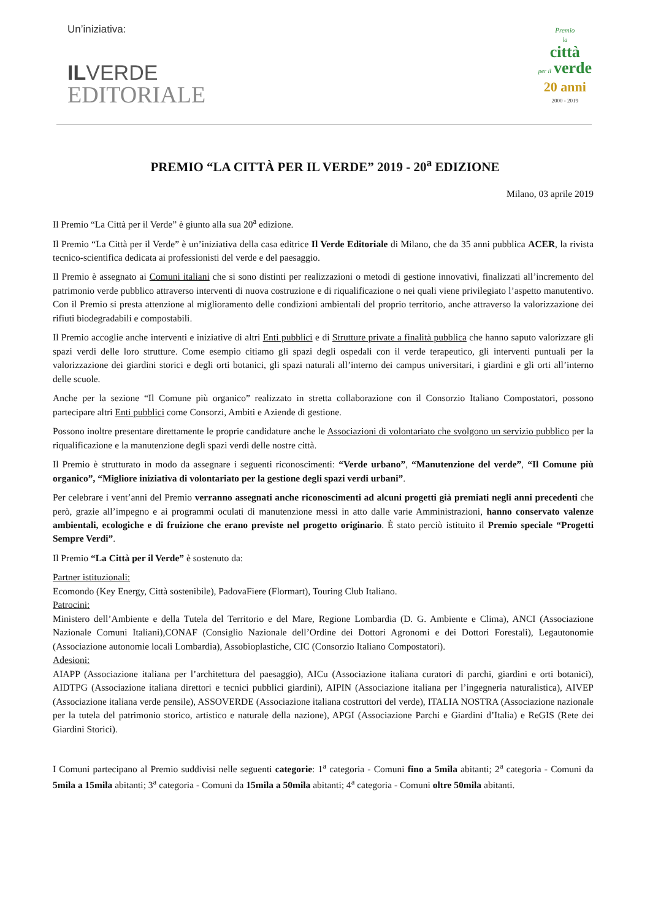Un’iniziativa:
IL VERDE
EDITORIALE
Premio
la
città
per il verde
20 anni
2000 - 2019
PREMIO “LA CITTÀ PER IL VERDE” 2019 - 20<sup>a</sup> EDIZIONE
Milano, 03 aprile 2019
Il Premio “La Città per il Verde” è giunto alla sua 20<sup>a</sup> edizione.
Il Premio “La Città per il Verde” è un’iniziativa della casa editrice Il Verde Editoriale di Milano, che da 35 anni pubblica ACER, la rivista tecnico-scientifica dedicata ai professionisti del verde e del paesaggio.
Il Premio è assegnato ai Comuni italiani che si sono distinti per realizzazioni o metodi di gestione innovativi, finalizzati all’incremento del patrimonio verde pubblico attraverso interventi di nuova costruzione e di riqualificazione o nei quali viene privilegiato l’aspetto manutentivo. Con il Premio si presta attenzione al miglioramento delle condizioni ambientali del proprio territorio, anche attraverso la valorizzazione dei rifiuti biodegradabili e compostabili.
Il Premio accoglie anche interventi e iniziative di altri Enti pubblici e di Strutture private a finalità pubblica che hanno saputo valorizzare gli spazi verdi delle loro strutture. Come esempio citiamo gli spazi degli ospedali con il verde terapeutico, gli interventi puntuali per la valorizzazione dei giardini storici e degli orti botanici, gli spazi naturali all’interno dei campus universitari, i giardini e gli orti all’interno delle scuole.
Anche per la sezione “Il Comune più organico” realizzato in stretta collaborazione con il Consorzio Italiano Compostatori, possono partecipare altri Enti pubblici come Consorzi, Ambiti e Aziende di gestione.
Possono inoltre presentare direttamente le proprie candidature anche le Associazioni di volontariato che svolgono un servizio pubblico per la riqualificazione e la manutenzione degli spazi verdi delle nostre città.
Il Premio è strutturato in modo da assegnare i seguenti riconoscimenti: “Verde urbano”, “Manutenzione del verde”, “Il Comune più organico”, “Migliore iniziativa di volontariato per la gestione degli spazi verdi urbani”.
Per celebrare i vent’anni del Premio verranno assegnati anche riconoscimenti ad alcuni progetti già premiati negli anni precedenti che però, grazie all’impegno e ai programmi oculati di manutenzione messi in atto dalle varie Amministrazioni, hanno conservato valenze ambientali, ecologiche e di fruizione che erano previste nel progetto originario. È stato perciò istituito il Premio speciale “Progetti Sempre Verdi”.
Il Premio “La Città per il Verde” è sostenuto da:
Partner istituzionali:
Ecomondo (Key Energy, Città sostenibile), PadovaFiere (Flormart), Touring Club Italiano.
Patrocini:
Ministero dell’Ambiente e della Tutela del Territorio e del Mare, Regione Lombardia (D. G. Ambiente e Clima), ANCI (Associazione Nazionale Comuni Italiani),CONAF (Consiglio Nazionale dell’Ordine dei Dottori Agronomi e dei Dottori Forestali), Legautonomie (Associazione autonomie locali Lombardia), Assobioplastiche, CIC (Consorzio Italiano Compostatori).
Adesioni:
AIAPP (Associazione italiana per l’architettura del paesaggio), AICu (Associazione italiana curatori di parchi, giardini e orti botanici), AIDTPG (Associazione italiana direttori e tecnici pubblici giardini), AIPIN (Associazione italiana per l’ingegneria naturalistica), AIVEP (Associazione italiana verde pensile), ASSOVERDE (Associazione italiana costruttori del verde), ITALIA NOSTRA (Associazione nazionale per la tutela del patrimonio storico, artistico e naturale della nazione), APGI (Associazione Parchi e Giardini d’Italia) e ReGIS (Rete dei Giardini Storici).
I Comuni partecipano al Premio suddivisi nelle seguenti categorie: 1<sup>a</sup> categoria - Comuni fino a 5mila abitanti; 2<sup>a</sup> categoria - Comuni da 5mila a 15mila abitanti; 3<sup>a</sup> categoria - Comuni da 15mila a 50mila abitanti; 4<sup>a</sup> categoria - Comuni oltre 50mila abitanti.